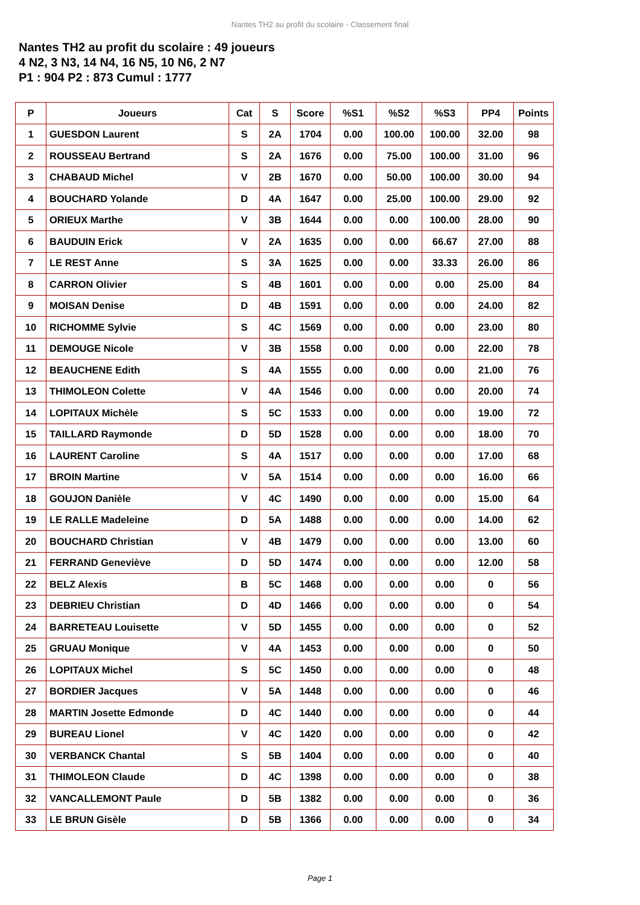Nantes TH2 au profit du scolaire - Classement final
Nantes TH2 au profit du scolaire : 49 joueurs
4 N2, 3 N3, 14 N4, 16 N5, 10 N6, 2 N7
P1 : 904 P2 : 873 Cumul : 1777
| P | Joueurs | Cat | S | Score | %S1 | %S2 | %S3 | PP4 | Points |
| --- | --- | --- | --- | --- | --- | --- | --- | --- | --- |
| 1 | GUESDON Laurent | S | 2A | 1704 | 0.00 | 100.00 | 100.00 | 32.00 | 98 |
| 2 | ROUSSEAU Bertrand | S | 2A | 1676 | 0.00 | 75.00 | 100.00 | 31.00 | 96 |
| 3 | CHABAUD Michel | V | 2B | 1670 | 0.00 | 50.00 | 100.00 | 30.00 | 94 |
| 4 | BOUCHARD Yolande | D | 4A | 1647 | 0.00 | 25.00 | 100.00 | 29.00 | 92 |
| 5 | ORIEUX Marthe | V | 3B | 1644 | 0.00 | 0.00 | 100.00 | 28.00 | 90 |
| 6 | BAUDUIN Erick | V | 2A | 1635 | 0.00 | 0.00 | 66.67 | 27.00 | 88 |
| 7 | LE REST Anne | S | 3A | 1625 | 0.00 | 0.00 | 33.33 | 26.00 | 86 |
| 8 | CARRON Olivier | S | 4B | 1601 | 0.00 | 0.00 | 0.00 | 25.00 | 84 |
| 9 | MOISAN Denise | D | 4B | 1591 | 0.00 | 0.00 | 0.00 | 24.00 | 82 |
| 10 | RICHOMME Sylvie | S | 4C | 1569 | 0.00 | 0.00 | 0.00 | 23.00 | 80 |
| 11 | DEMOUGE Nicole | V | 3B | 1558 | 0.00 | 0.00 | 0.00 | 22.00 | 78 |
| 12 | BEAUCHENE Edith | S | 4A | 1555 | 0.00 | 0.00 | 0.00 | 21.00 | 76 |
| 13 | THIMOLEON Colette | V | 4A | 1546 | 0.00 | 0.00 | 0.00 | 20.00 | 74 |
| 14 | LOPITAUX Michèle | S | 5C | 1533 | 0.00 | 0.00 | 0.00 | 19.00 | 72 |
| 15 | TAILLARD Raymonde | D | 5D | 1528 | 0.00 | 0.00 | 0.00 | 18.00 | 70 |
| 16 | LAURENT Caroline | S | 4A | 1517 | 0.00 | 0.00 | 0.00 | 17.00 | 68 |
| 17 | BROIN Martine | V | 5A | 1514 | 0.00 | 0.00 | 0.00 | 16.00 | 66 |
| 18 | GOUJON Danièle | V | 4C | 1490 | 0.00 | 0.00 | 0.00 | 15.00 | 64 |
| 19 | LE RALLE Madeleine | D | 5A | 1488 | 0.00 | 0.00 | 0.00 | 14.00 | 62 |
| 20 | BOUCHARD Christian | V | 4B | 1479 | 0.00 | 0.00 | 0.00 | 13.00 | 60 |
| 21 | FERRAND Geneviève | D | 5D | 1474 | 0.00 | 0.00 | 0.00 | 12.00 | 58 |
| 22 | BELZ Alexis | B | 5C | 1468 | 0.00 | 0.00 | 0.00 | 0 | 56 |
| 23 | DEBRIEU Christian | D | 4D | 1466 | 0.00 | 0.00 | 0.00 | 0 | 54 |
| 24 | BARRETEAU Louisette | V | 5D | 1455 | 0.00 | 0.00 | 0.00 | 0 | 52 |
| 25 | GRUAU Monique | V | 4A | 1453 | 0.00 | 0.00 | 0.00 | 0 | 50 |
| 26 | LOPITAUX Michel | S | 5C | 1450 | 0.00 | 0.00 | 0.00 | 0 | 48 |
| 27 | BORDIER Jacques | V | 5A | 1448 | 0.00 | 0.00 | 0.00 | 0 | 46 |
| 28 | MARTIN Josette Edmonde | D | 4C | 1440 | 0.00 | 0.00 | 0.00 | 0 | 44 |
| 29 | BUREAU Lionel | V | 4C | 1420 | 0.00 | 0.00 | 0.00 | 0 | 42 |
| 30 | VERBANCK Chantal | S | 5B | 1404 | 0.00 | 0.00 | 0.00 | 0 | 40 |
| 31 | THIMOLEON Claude | D | 4C | 1398 | 0.00 | 0.00 | 0.00 | 0 | 38 |
| 32 | VANCALLEMONT Paule | D | 5B | 1382 | 0.00 | 0.00 | 0.00 | 0 | 36 |
| 33 | LE BRUN Gisèle | D | 5B | 1366 | 0.00 | 0.00 | 0.00 | 0 | 34 |
Page 1